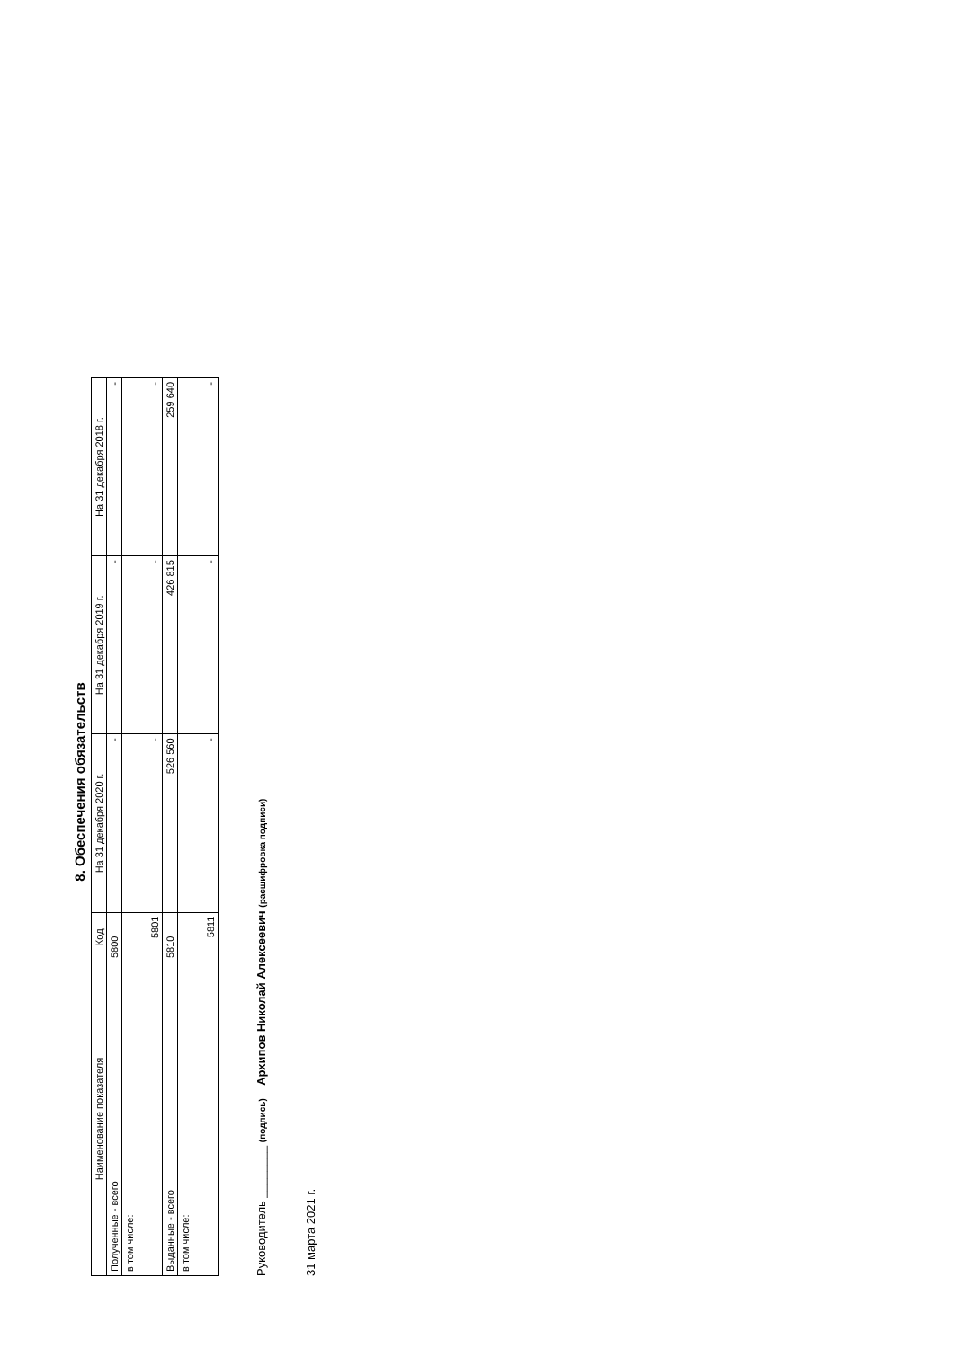8. Обеспечения обязательств
| Наименование показателя | Код | На 31 декабря 2020 г. | На 31 декабря 2019 г. | На 31 декабря 2018 г. |
| --- | --- | --- | --- | --- |
| Полученные - всего | 5800 | - | - | - |
| в том числе: | 5801 | - | - | - |
| Выданные - всего | 5810 | 526 560 | 426 815 | 259 640 |
| в том числе: | 5811 | - | - | - |
Руководитель ________ (подпись) Архипов Николай Алексеевич (расшифровка подписи)
31 марта 2021 г.